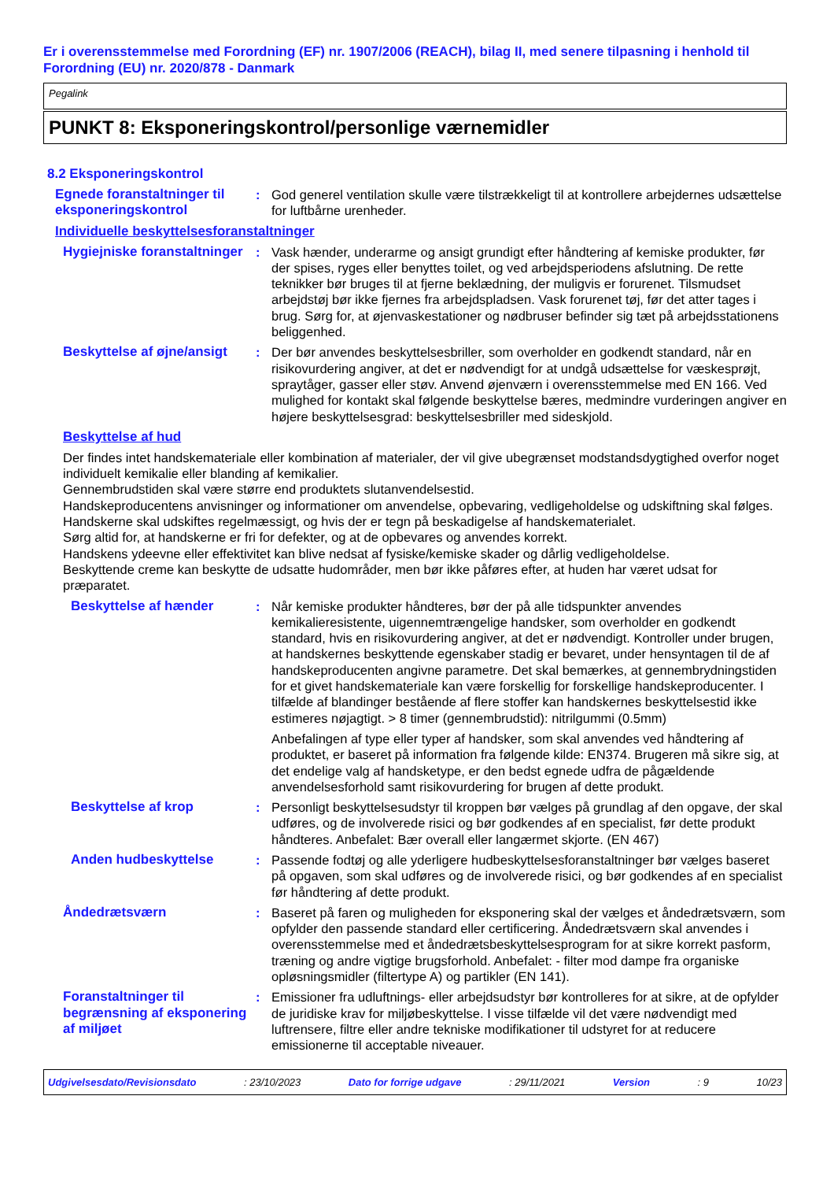Er i overensstemmelse med Forordning (EF) nr. 1907/2006 (REACH), bilag II, med senere tilpasning i henhold til Forordning (EU) nr. 2020/878 - Danmark
Pegalink
PUNKT 8: Eksponeringskontrol/personlige værnemidler
8.2 Eksponeringskontrol
Egnede foranstaltninger til eksponeringskontrol
: God generel ventilation skulle være tilstrækkeligt til at kontrollere arbejdernes udsættelse for luftbårne urenheder.
Individuelle beskyttelsesforanstaltninger
Hygiejniske foranstaltninger
: Vask hænder, underarme og ansigt grundigt efter håndtering af kemiske produkter, før der spises, ryges eller benyttes toilet, og ved arbejdsperiodens afslutning. De rette teknikker bør bruges til at fjerne beklædning, der muligvis er forurenet. Tilsmudset arbejdstøj bør ikke fjernes fra arbejdspladsen. Vask forurenet tøj, før det atter tages i brug. Sørg for, at øjenvaskestationer og nødbruser befinder sig tæt på arbejdsstationens beliggenhed.
Beskyttelse af øjne/ansigt
: Der bør anvendes beskyttelsesbriller, som overholder en godkendt standard, når en risikovurdering angiver, at det er nødvendigt for at undgå udsættelse for væskesprøjt, spraytåger, gasser eller støv. Anvend øjenværn i overensstemmelse med EN 166. Ved mulighed for kontakt skal følgende beskyttelse bæres, medmindre vurderingen angiver en højere beskyttelsesgrad: beskyttelsesbriller med sideskjold.
Beskyttelse af hud
Der findes intet handskemateriale eller kombination af materialer, der vil give ubegrænset modstandsdygtighed overfor noget individuelt kemikalie eller blanding af kemikalier.
Gennembrudstiden skal være større end produktets slutanvendelsestid.
Handskeproducentens anvisninger og informationer om anvendelse, opbevaring, vedligeholdelse og udskiftning skal følges.
Handskerne skal udskiftes regelmæssigt, og hvis der er tegn på beskadigelse af handskematerialet.
Sørg altid for, at handskerne er fri for defekter, og at de opbevares og anvendes korrekt.
Handskens ydeevne eller effektivitet kan blive nedsat af fysiske/kemiske skader og dårlig vedligeholdelse.
Beskyttende creme kan beskytte de udsatte hudområder, men bør ikke påføres efter, at huden har været udsat for præparatet.
Beskyttelse af hænder : Når kemiske produkter håndteres, bør der på alle tidspunkter anvendes kemikalieresistente, uigennemtrængelige handsker, som overholder en godkendt standard, hvis en risikovurdering angiver, at det er nødvendigt. Kontroller under brugen, at handskernes beskyttende egenskaber stadig er bevaret, under hensyntagen til de af handskeproducenten angivne parametre. Det skal bemærkes, at gennembrydningstiden for et givet handskemateriale kan være forskellig for forskellige handskeproducenter. I tilfælde af blandinger bestående af flere stoffer kan handskernes beskyttelsestid ikke estimeres nøjagtigt. > 8 timer (gennembrudstid): nitrilgummi (0.5mm)
Anbefalingen af type eller typer af handsker, som skal anvendes ved håndtering af produktet, er baseret på information fra følgende kilde: EN374. Brugeren må sikre sig, at det endelige valg af handsketype, er den bedst egnede udfra de pågældende anvendelsesforhold samt risikovurdering for brugen af dette produkt.
Beskyttelse af krop : Personligt beskyttelsesudstyr til kroppen bør vælges på grundlag af den opgave, der skal udføres, og de involverede risici og bør godkendes af en specialist, før dette produkt håndteres. Anbefalet: Bær overall eller langærmet skjorte. (EN 467)
Anden hudbeskyttelse : Passende fodtøj og alle yderligere hudbeskyttelsesforanstaltninger bør vælges baseret på opgaven, som skal udføres og de involverede risici, og bør godkendes af en specialist før håndtering af dette produkt.
Åndedrætsværn : Baseret på faren og muligheden for eksponering skal der vælges et åndedrætsværn, som opfylder den passende standard eller certificering. Åndedrætsværn skal anvendes i overensstemmelse med et åndedrætsbeskyttelsesprogram for at sikre korrekt pasform, træning og andre vigtige brugsforhold. Anbefalet: - filter mod dampe fra organiske opløsningsmidler (filtertype A) og partikler (EN 141).
Foranstaltninger til begrænsning af eksponering af miljøet
: Emissioner fra udluftnings- eller arbejdsudstyr bør kontrolleres for at sikre, at de opfylder de juridiske krav for miljøbeskyttelse. I visse tilfælde vil det være nødvendigt med luftrensere, filtre eller andre tekniske modifikationer til udstyret for at reducere emissionerne til acceptable niveauer.
Udgivelsesdato/Revisionsdato : 23/10/2023 Dato for forrige udgave : 29/11/2021 Version : 9 10/23